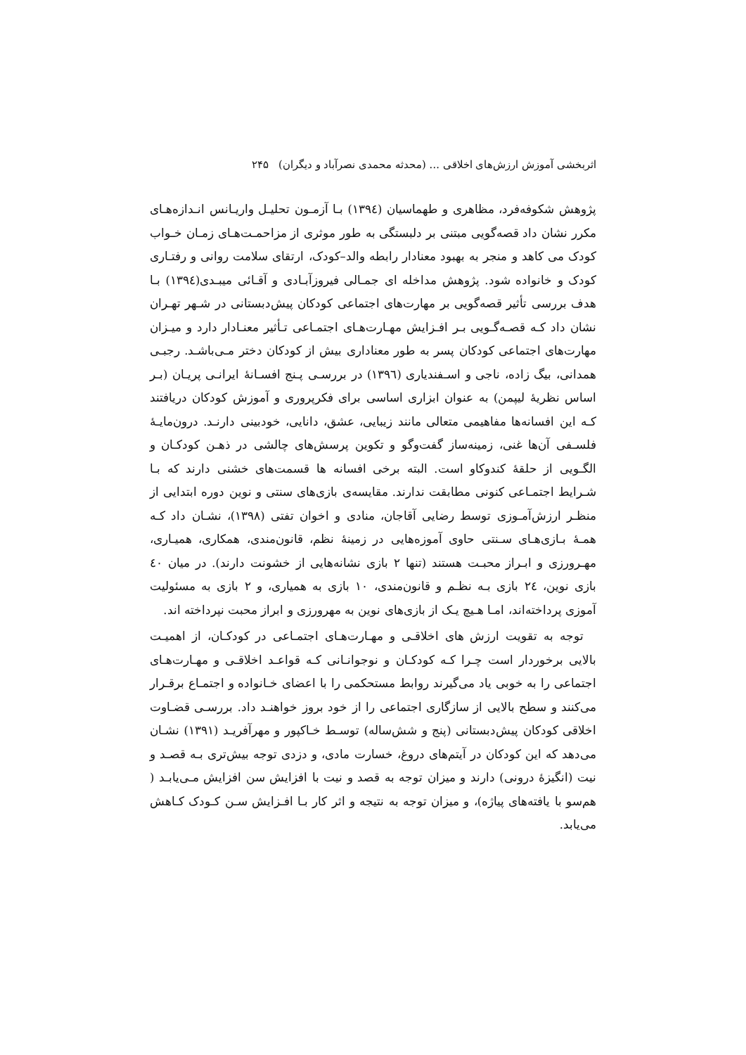اثربخشی آموزش ارزش‌های اخلاقی ... (محدثه محمدی نصرآباد و دیگران) ۲۴۵
پژوهش شکوفه‌فرد، مظاهری و طهماسیان (١٣٩٤) بـا آزمـون تحلیـل واریـانس انـدازه‌هـای مکرر نشان داد قصه‌گویی مبتنی بر دلبستگی به طور موثری از مزاحمـت‌هـای زمـان خـواب کودک می کاهد و منجر به بهبود معنادار رابطه والد–کودک، ارتقای سلامت روانی و رفتـاری کودک و خانواده شود. پژوهش مداخله ای جمـالی فیروزآبـادی و آقـائی میبـدی(١٣٩٤) بـا هدف بررسی تأثیر قصه‌گویی بر مهارت‌های اجتماعی کودکان پیش‌دبستانی در شـهر تهـران نشان داد کـه قصـه‌گـویی بـر افـزایش مهـارت‌هـای اجتمـاعی تـأثیر معنـادار دارد و میـزان مهارت‌های اجتماعی کودکان پسر به طور معناداری بیش از کودکان دختر مـی‌باشـد. رجبـی همدانی، بیگ زاده، ناجی و اسـفندیاری (١٣٩٦) در بررسـی پـنج افسـانهٔ ایرانـی پریـان (بـر اساس نظریهٔ لیپمن) به عنوان ابزاری اساسی برای فکرپروری و آموزش کودکان دریافتند کـه این افسانه‌ها مفاهیمی متعالی مانند زیبایی، عشق، دانایی، خودبینی دارنـد. درون‌مایـهٔ فلسـفی آن‌ها غنی، زمینه‌ساز گفت‌وگو و تکوین پرسش‌های چالشی در ذهـن کودکـان و الگـویی از حلقهٔ کندوکاو است. البته برخی افسانه ها قسمت‌های خشنی دارند که بـا شـرایط اجتمـاعی کنونی مطابقت ندارند. مقایسه‌ی بازی‌های سنتی و نوین دوره ابتدایی از منظـر ارزش‌آمـوزی توسط رضایی آقاجان، منادی و اخوان تفتی (١٣٩٨)، نشـان داد کـه همـهٔ بـازی‌هـای سـنتی حاوی آموزه‌هایی در زمینهٔ نظم، قانون‌مندی، همکاری، همیـاری، مهـرورزی و ابـراز محبـت هستند (تنها ٢ بازی نشانه‌هایی از خشونت دارند). در میان ٤٠ بازی نوین، ٢٤ بازی بـه نظـم و قانون‌مندی، ١٠ بازی به همیاری، و ٢ بازی به مسئولیت آموزی پرداخته‌اند، امـا هـیچ یـک از بازی‌های نوین به مهرورزی و ابراز محبت نپرداخته اند.
توجه به تقویت ارزش های اخلاقـی و مهـارت‌هـای اجتمـاعی در کودکـان، از اهمیـت بالایی برخوردار است چـرا کـه کودکـان و نوجوانـانی کـه قواعـد اخلاقـی و مهـارت‌هـای اجتماعی را به خوبی یاد می‌گیرند روابط مستحکمی را با اعضای خـانواده و اجتمـاع برقـرار می‌کنند و سطح بالایی از سازگاری اجتماعی را از خود بروز خواهنـد داد. بررسـی قضـاوت اخلاقی کودکان پیش‌دبستانی (پنج و شش‌ساله) توسـط خـاکپور و مهرآفریـد (١٣٩١) نشـان می‌دهد که این کودکان در آیتم‌های دروغ، خسارت مادی، و دزدی توجه بیش‌تری بـه قصـد و نیت (انگیزهٔ درونی) دارند و میزان توجه به قصد و نیت با افزایش سن افزایش مـی‌یابـد ( هم‌سو با یافته‌های پیاژه)، و میزان توجه به نتیجه و اثر کار بـا افـزایش سـن کـودک کـاهش می‌یابد.